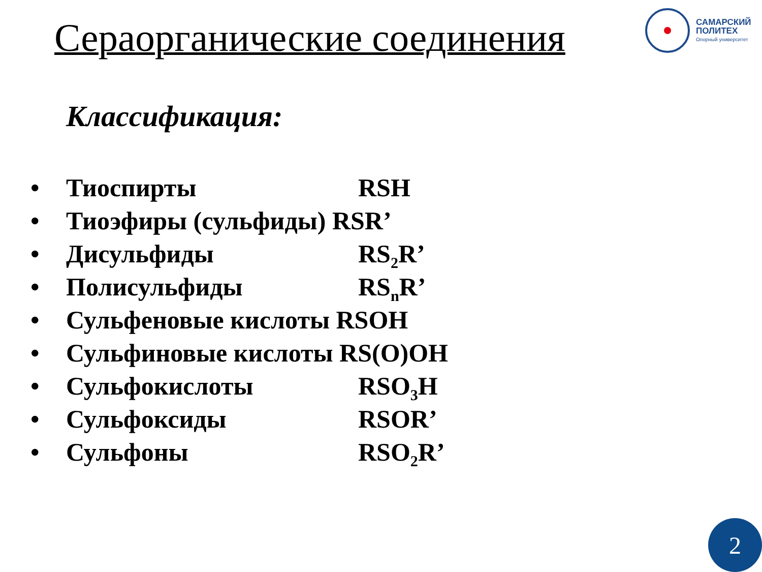Сераорганические соединения
САМАРСКИЙ
ПОЛИТЕХ
Опорный университет
Классификация:
• Тиоспирты RSH
• Тиоэфиры (сульфиды) RSR’
• Дисульфиды RS<sub>2</sub>R’
• Полисульфиды RS<sub>n</sub>R’
• Сульфеновые кислоты RSOH
• Сульфиновые кислоты RS(O)OH
• Сульфокислоты RSO<sub>3</sub>H
• Сульфоксиды RSOR’
• Сульфоны RSO<sub>2</sub>R’
2